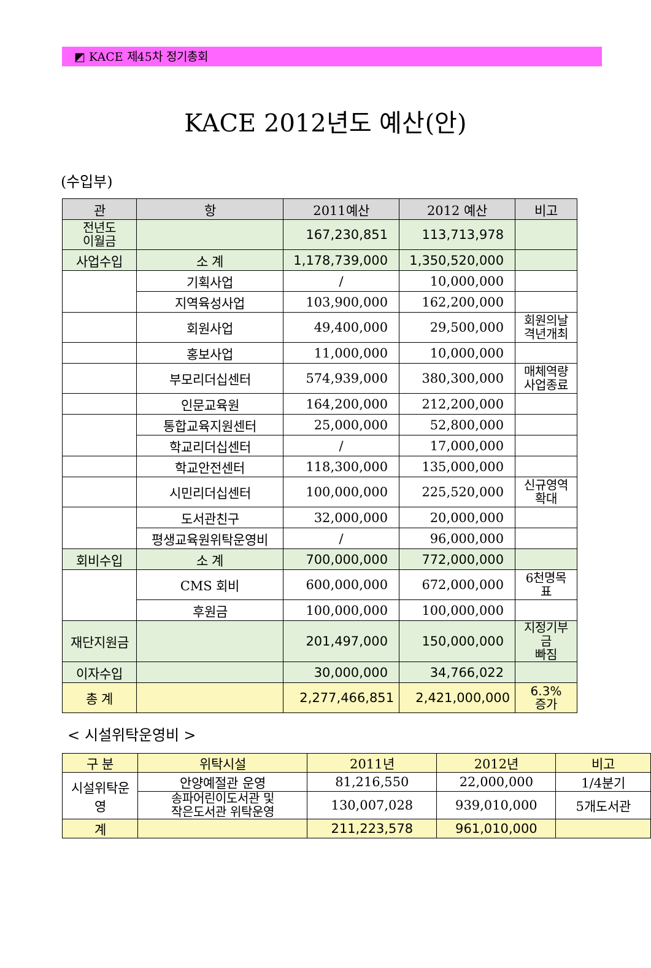◩ KACE 제45차 정기총회
KACE 2012년도 예산(안)
(수입부)
| 관 | 항 | 2011예산 | 2012 예산 | 비고 |
| --- | --- | --- | --- | --- |
| 전년도 이월금 | | 167,230,851 | 113,713,978 | |
| 사업수입 | 소 계 | 1,178,739,000 | 1,350,520,000 | |
| | 기획사업 | / | 10,000,000 | |
| | 지역육성사업 | 103,900,000 | 162,200,000 | |
| | 회원사업 | 49,400,000 | 29,500,000 | 회원의날 격년개최 |
| | 홍보사업 | 11,000,000 | 10,000,000 | |
| | 부모리더십센터 | 574,939,000 | 380,300,000 | 매체역량 사업종료 |
| | 인문교육원 | 164,200,000 | 212,200,000 | |
| | 통합교육지원센터 | 25,000,000 | 52,800,000 | |
| | 학교리더십센터 | / | 17,000,000 | |
| | 학교안전센터 | 118,300,000 | 135,000,000 | |
| | 시민리더십센터 | 100,000,000 | 225,520,000 | 신규영역 확대 |
| | 도서관친구 | 32,000,000 | 20,000,000 | |
| | 평생교육원위탁운영비 | / | 96,000,000 | |
| 회비수입 | 소 계 | 700,000,000 | 772,000,000 | |
| | CMS 회비 | 600,000,000 | 672,000,000 | 6천명목 표 |
| | 후원금 | 100,000,000 | 100,000,000 | |
| 재단지원금 | | 201,497,000 | 150,000,000 | 지정기부금 빠짐 |
| 이자수입 | | 30,000,000 | 34,766,022 | |
| 총 계 | | 2,277,466,851 | 2,421,000,000 | 6.3% 증가 |
< 시설위탁운영비 >
| 구 분 | 위탁시설 | 2011년 | 2012년 | 비고 |
| 시설위탁운영 | 안양예절관 운영 | 81,216,550 | 22,000,000 | 1/4분기 |
| | 송파어린이도서관 및 작은도서관 위탁운영 | 130,007,028 | 939,010,000 | 5개도서관 |
| 계 | | 211,223,578 | 961,010,000 | |